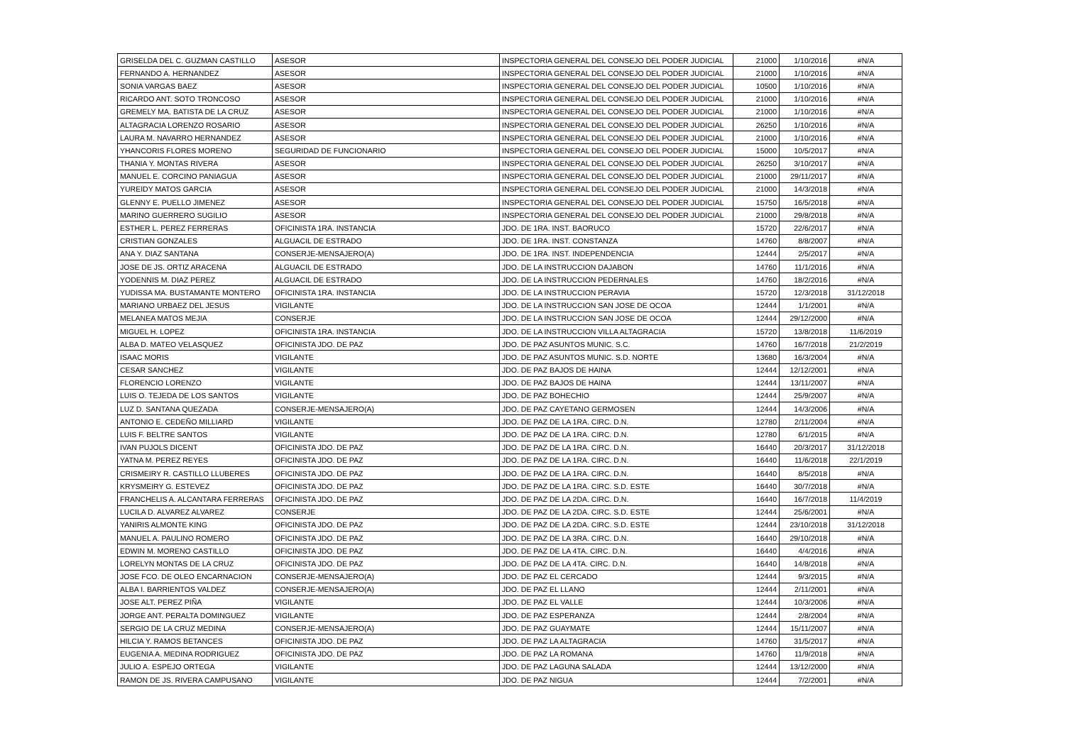| GRISELDA DEL C. GUZMAN CASTILLO | ASESOR | INSPECTORIA GENERAL DEL CONSEJO DEL PODER JUDICIAL | 21000 | 1/10/2016 | #N/A |
| FERNANDO A. HERNANDEZ | ASESOR | INSPECTORIA GENERAL DEL CONSEJO DEL PODER JUDICIAL | 21000 | 1/10/2016 | #N/A |
| SONIA VARGAS BAEZ | ASESOR | INSPECTORIA GENERAL DEL CONSEJO DEL PODER JUDICIAL | 10500 | 1/10/2016 | #N/A |
| RICARDO ANT. SOTO TRONCOSO | ASESOR | INSPECTORIA GENERAL DEL CONSEJO DEL PODER JUDICIAL | 21000 | 1/10/2016 | #N/A |
| GREMELY MA. BATISTA DE LA CRUZ | ASESOR | INSPECTORIA GENERAL DEL CONSEJO DEL PODER JUDICIAL | 21000 | 1/10/2016 | #N/A |
| ALTAGRACIA LORENZO ROSARIO | ASESOR | INSPECTORIA GENERAL DEL CONSEJO DEL PODER JUDICIAL | 26250 | 1/10/2016 | #N/A |
| LAURA M. NAVARRO HERNANDEZ | ASESOR | INSPECTORIA GENERAL DEL CONSEJO DEL PODER JUDICIAL | 21000 | 1/10/2016 | #N/A |
| YHANCORIS FLORES MORENO | SEGURIDAD DE FUNCIONARIO | INSPECTORIA GENERAL DEL CONSEJO DEL PODER JUDICIAL | 15000 | 10/5/2017 | #N/A |
| THANIA Y. MONTAS RIVERA | ASESOR | INSPECTORIA GENERAL DEL CONSEJO DEL PODER JUDICIAL | 26250 | 3/10/2017 | #N/A |
| MANUEL E. CORCINO PANIAGUA | ASESOR | INSPECTORIA GENERAL DEL CONSEJO DEL PODER JUDICIAL | 21000 | 29/11/2017 | #N/A |
| YUREIDY MATOS GARCIA | ASESOR | INSPECTORIA GENERAL DEL CONSEJO DEL PODER JUDICIAL | 21000 | 14/3/2018 | #N/A |
| GLENNY E. PUELLO JIMENEZ | ASESOR | INSPECTORIA GENERAL DEL CONSEJO DEL PODER JUDICIAL | 15750 | 16/5/2018 | #N/A |
| MARINO GUERRERO SUGILIO | ASESOR | INSPECTORIA GENERAL DEL CONSEJO DEL PODER JUDICIAL | 21000 | 29/8/2018 | #N/A |
| ESTHER L. PEREZ FERRERAS | OFICINISTA 1RA. INSTANCIA | JDO. DE 1RA. INST. BAORUCO | 15720 | 22/6/2017 | #N/A |
| CRISTIAN GONZALES | ALGUACIL DE ESTRADO | JDO. DE 1RA. INST. CONSTANZA | 14760 | 8/8/2007 | #N/A |
| ANA Y. DIAZ SANTANA | CONSERJE-MENSAJERO(A) | JDO. DE 1RA. INST. INDEPENDENCIA | 12444 | 2/5/2017 | #N/A |
| JOSE DE JS. ORTIZ ARACENA | ALGUACIL DE ESTRADO | JDO. DE LA INSTRUCCION DAJABON | 14760 | 11/1/2016 | #N/A |
| YODENNIS M. DIAZ PEREZ | ALGUACIL DE ESTRADO | JDO. DE LA INSTRUCCION PEDERNALES | 14760 | 18/2/2016 | #N/A |
| YUDISSA MA. BUSTAMANTE MONTERO | OFICINISTA 1RA. INSTANCIA | JDO. DE LA INSTRUCCION PERAVIA | 15720 | 12/3/2018 | 31/12/2018 |
| MARIANO URBAEZ DEL JESUS | VIGILANTE | JDO. DE LA INSTRUCCION SAN JOSE DE OCOA | 12444 | 1/1/2001 | #N/A |
| MELANEA MATOS MEJIA | CONSERJE | JDO. DE LA INSTRUCCION SAN JOSE DE OCOA | 12444 | 29/12/2000 | #N/A |
| MIGUEL H. LOPEZ | OFICINISTA 1RA. INSTANCIA | JDO. DE LA INSTRUCCION VILLA ALTAGRACIA | 15720 | 13/8/2018 | 11/6/2019 |
| ALBA D. MATEO VELASQUEZ | OFICINISTA JDO. DE PAZ | JDO. DE PAZ ASUNTOS MUNIC. S.C. | 14760 | 16/7/2018 | 21/2/2019 |
| ISAAC MORIS | VIGILANTE | JDO. DE PAZ ASUNTOS MUNIC. S.D. NORTE | 13680 | 16/3/2004 | #N/A |
| CESAR SANCHEZ | VIGILANTE | JDO. DE PAZ BAJOS DE HAINA | 12444 | 12/12/2001 | #N/A |
| FLORENCIO LORENZO | VIGILANTE | JDO. DE PAZ BAJOS DE HAINA | 12444 | 13/11/2007 | #N/A |
| LUIS O. TEJEDA DE LOS SANTOS | VIGILANTE | JDO. DE PAZ BOHECHIO | 12444 | 25/9/2007 | #N/A |
| LUZ D. SANTANA QUEZADA | CONSERJE-MENSAJERO(A) | JDO. DE PAZ CAYETANO GERMOSEN | 12444 | 14/3/2006 | #N/A |
| ANTONIO E. CEDEÑO MILLIARD | VIGILANTE | JDO. DE PAZ DE LA 1RA. CIRC. D.N. | 12780 | 2/11/2004 | #N/A |
| LUIS F. BELTRE SANTOS | VIGILANTE | JDO. DE PAZ DE LA 1RA. CIRC. D.N. | 12780 | 6/1/2015 | #N/A |
| IVAN PUJOLS DICENT | OFICINISTA JDO. DE PAZ | JDO. DE PAZ DE LA 1RA. CIRC. D.N. | 16440 | 20/3/2017 | 31/12/2018 |
| YATNA M. PEREZ REYES | OFICINISTA JDO. DE PAZ | JDO. DE PAZ DE LA 1RA. CIRC. D.N. | 16440 | 11/6/2018 | 22/1/2019 |
| CRISMEIRY R. CASTILLO LLUBERES | OFICINISTA JDO. DE PAZ | JDO. DE PAZ DE LA 1RA. CIRC. D.N. | 16440 | 8/5/2018 | #N/A |
| KRYSMEIRY G. ESTEVEZ | OFICINISTA JDO. DE PAZ | JDO. DE PAZ DE LA 1RA. CIRC. S.D. ESTE | 16440 | 30/7/2018 | #N/A |
| FRANCHELIS A. ALCANTARA FERRERAS | OFICINISTA JDO. DE PAZ | JDO. DE PAZ DE LA 2DA. CIRC. D.N. | 16440 | 16/7/2018 | 11/4/2019 |
| LUCILA D. ALVAREZ ALVAREZ | CONSERJE | JDO. DE PAZ DE LA 2DA. CIRC. S.D. ESTE | 12444 | 25/6/2001 | #N/A |
| YANIRIS ALMONTE KING | OFICINISTA JDO. DE PAZ | JDO. DE PAZ DE LA 2DA. CIRC. S.D. ESTE | 12444 | 23/10/2018 | 31/12/2018 |
| MANUEL A. PAULINO ROMERO | OFICINISTA JDO. DE PAZ | JDO. DE PAZ DE LA 3RA. CIRC. D.N. | 16440 | 29/10/2018 | #N/A |
| EDWIN M. MORENO CASTILLO | OFICINISTA JDO. DE PAZ | JDO. DE PAZ DE LA 4TA. CIRC. D.N. | 16440 | 4/4/2016 | #N/A |
| LORELYN MONTAS DE LA CRUZ | OFICINISTA JDO. DE PAZ | JDO. DE PAZ DE LA 4TA. CIRC. D.N. | 16440 | 14/8/2018 | #N/A |
| JOSE FCO. DE OLEO ENCARNACION | CONSERJE-MENSAJERO(A) | JDO. DE PAZ EL CERCADO | 12444 | 9/3/2015 | #N/A |
| ALBA I. BARRIENTOS VALDEZ | CONSERJE-MENSAJERO(A) | JDO. DE PAZ EL LLANO | 12444 | 2/11/2001 | #N/A |
| JOSE ALT. PEREZ PIÑA | VIGILANTE | JDO. DE PAZ EL VALLE | 12444 | 10/3/2006 | #N/A |
| JORGE ANT. PERALTA DOMINGUEZ | VIGILANTE | JDO. DE PAZ ESPERANZA | 12444 | 2/8/2004 | #N/A |
| SERGIO DE LA CRUZ MEDINA | CONSERJE-MENSAJERO(A) | JDO. DE PAZ GUAYMATE | 12444 | 15/11/2007 | #N/A |
| HILCIA Y. RAMOS BETANCES | OFICINISTA JDO. DE PAZ | JDO. DE PAZ LA ALTAGRACIA | 14760 | 31/5/2017 | #N/A |
| EUGENIA A. MEDINA RODRIGUEZ | OFICINISTA JDO. DE PAZ | JDO. DE PAZ LA ROMANA | 14760 | 11/9/2018 | #N/A |
| JULIO A. ESPEJO ORTEGA | VIGILANTE | JDO. DE PAZ LAGUNA SALADA | 12444 | 13/12/2000 | #N/A |
| RAMON DE JS. RIVERA CAMPUSANO | VIGILANTE | JDO. DE PAZ NIGUA | 12444 | 7/2/2001 | #N/A |